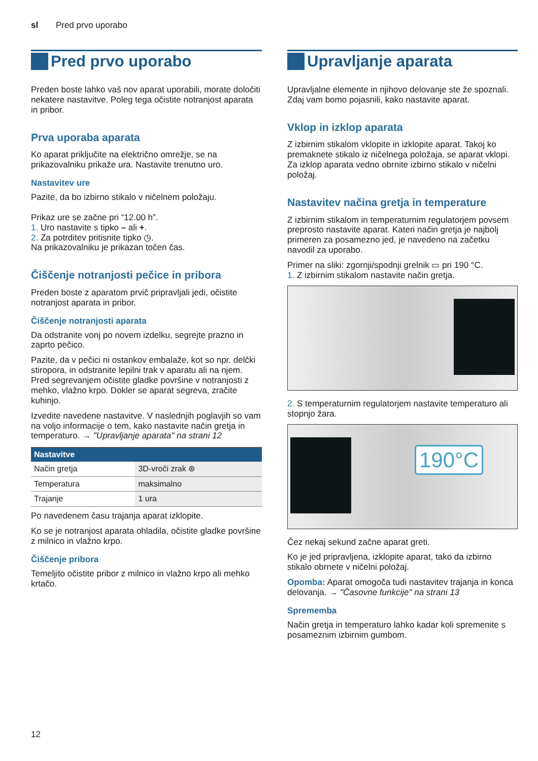sl Pred prvo uporabo
Pred prvo uporabo
Preden boste lahko vaš nov aparat uporabili, morate določiti nekatere nastavitve. Poleg tega očistite notranjost aparata in pribor.
Prva uporaba aparata
Ko aparat priključite na električno omrežje, se na prikazovalniku prikaže ura. Nastavite trenutno uro.
Nastavitev ure
Pazite, da bo izbirno stikalo v ničelnem položaju.
Prikaz ure se začne pri “12.00 h”.
1. Uro nastavite s tipko – ali +.
2. Za potrditev pritisnite tipko ◷.
Na prikazovalniku je prikazan točen čas.
Čiščenje notranjosti pečice in pribora
Preden boste z aparatom prvič pripravljali jedi, očistite notranjost aparata in pribor.
Čiščenje notranjosti aparata
Da odstranite vonj po novem izdelku, segrejte prazno in zaprto pečico.
Pazite, da v pečici ni ostankov embalaže, kot so npr. delčki stiropora, in odstranite lepilni trak v aparatu ali na njem. Pred segrevanjem očistite gladke površine v notranjosti z mehko, vlažno krpo. Dokler se aparat segreva, zračite kuhinjo.
Izvedite navedene nastavitve. V naslednjih poglavjih so vam na voljo informacije o tem, kako nastavite način gretja in temperaturo. → "Upravljanje aparata" na strani 12
| Nastavitve | |
| --- | --- |
| Način gretja | 3D-vroči zrak ⊛ |
| Temperatura | maksimalno |
| Trajanje | 1 ura |
Po navedenem času trajanja aparat izklopite.
Ko se je notranjost aparata ohladila, očistite gladke površine z milnico in vlažno krpo.
Čiščenje pribora
Temeljito očistite pribor z milnico in vlažno krpo ali mehko krtačo.
Upravljanje aparata
Upravljalne elemente in njihovo delovanje ste že spoznali. Zdaj vam bomo pojasnili, kako nastavite aparat.
Vklop in izklop aparata
Z izbirnim stikalom vklopite in izklopite aparat. Takoj ko premaknete stikalo iz ničelnega položaja, se aparat vklopi. Za izklop aparata vedno obrnite izbirno stikalo v ničelni položaj.
Nastavitev načina gretja in temperature
Z izbirnim stikalom in temperaturnim regulatorjem povsem preprosto nastavite aparat. Kateri način gretja je najbolj primeren za posamezno jed, je navedeno na začetku navodil za uporabo.
Primer na sliki: zgornji/spodnji grelnik ▭ pri 190 °C.
1. Z izbirnim stikalom nastavite način gretja.
2. S temperaturnim regulatorjem nastavite temperaturo ali stopnjo žara.
190°C
Čez nekaj sekund začne aparat greti.
Ko je jed pripravljena, izklopite aparat, tako da izbirno stikalo obrnete v ničelni položaj.
Opomba: Aparat omogoča tudi nastavitev trajanja in konca delovanja. → "Časovne funkcije" na strani 13
Sprememba
Način gretja in temperaturo lahko kadar koli spremenite s posameznim izbirnim gumbom.
12